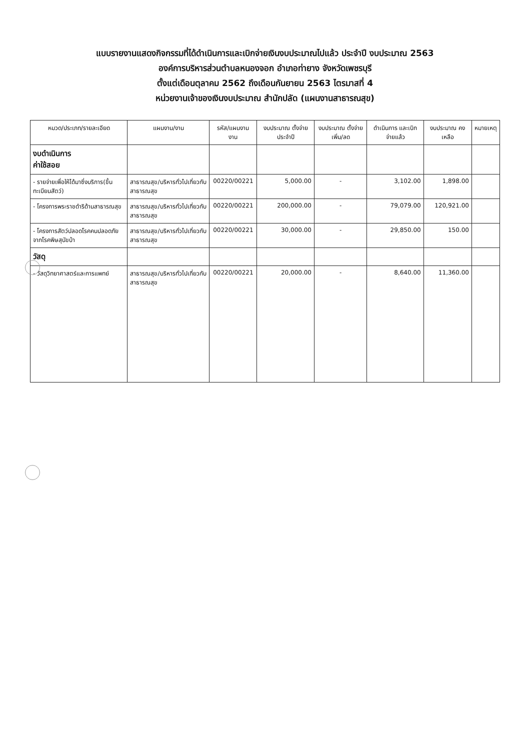แบบรายงานแสดงกิจกรรมที่ได้ดำเนินการและเบิกจ่ายเงินงบประมาณไปแล้ว ประจำปี งบประมาณ 2563
องค์การบริหารส่วนตำบลหนองจอก อำเภอท่ายาง จังหวัดเพชรบุรี
ตั้งแต่เดือนตุลาคม 2562 ถึงเดือนกันยายน 2563 ไตรมาสที่ 4
หน่วยงานเจ้าของเงินงบประมาณ สำนักปลัด (แผนงานสาธารณสุข)
| หมวด/ประเภท/รายละเอียด | แผนงาน/งาน | รหัส/แผนงาน งาน | งบประมาณ ตั้งจ่ายประจำปี | งบประมาณ ตั้งจ่ายเพิ่ม/ลด | ดำเนินการ และเบิกจ่ายแล้ว | งบประมาณ คงเหลือ | หมายเหตุ |
| --- | --- | --- | --- | --- | --- | --- | --- |
| งบดำเนินการ ค่าใช้สอย | | | | | | | |
| - รายจ่ายเพื่อให้ได้มาซึ่งบริการ(ขึ้นทะเบียนสัตว์) | สาธารณสุข/บริหารทั่วไปเกี่ยวกับสาธารณสุข | 00220/00221 | 5,000.00 | - | 3,102.00 | 1,898.00 | |
| - โครงการพระราชดำริด้านสาธารณสุข | สาธารณสุข/บริหารทั่วไปเกี่ยวกับสาธารณสุข | 00220/00221 | 200,000.00 | - | 79,079.00 | 120,921.00 | |
| - โครงการสัตว์ปลอดโรคคนปลอดภัยจากโรคพิษสุนัขบ้า | สาธารณสุข/บริหารทั่วไปเกี่ยวกับสาธารณสุข | 00220/00221 | 30,000.00 | - | 29,850.00 | 150.00 | |
| วัสดุ | | | | | | | |
| - วัสดุวิทยาศาสตร์และการแพทย์ | สาธารณสุข/บริหารทั่วไปเกี่ยวกับสาธารณสุข | 00220/00221 | 20,000.00 | - | 8,640.00 | 11,360.00 | |